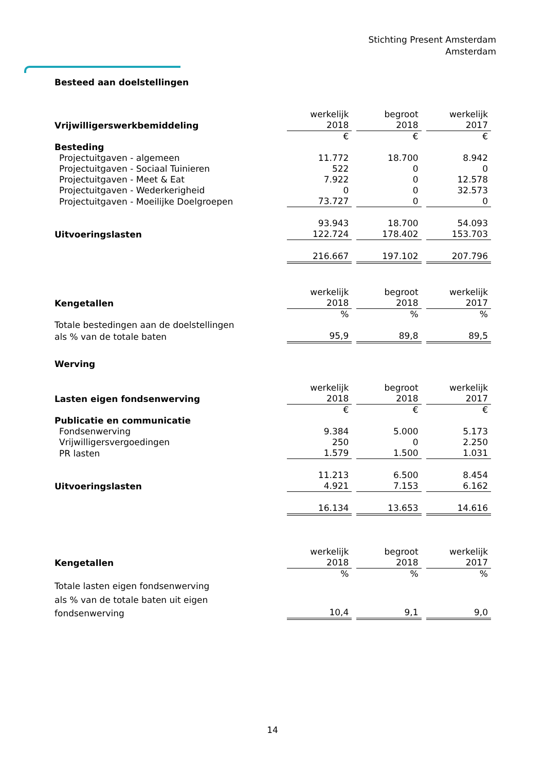Stichting Present Amsterdam
Amsterdam
Besteed aan doelstellingen
| | werkelijk | begroot | werkelijk |
| Vrijwilligerswerkbemiddeling | 2018 | 2018 | 2017 |
| | € | € | € |
| Besteding | | | |
| Projectuitgaven - algemeen | 11.772 | 18.700 | 8.942 |
| Projectuitgaven - Sociaal Tuinieren | 522 | 0 | 0 |
| Projectuitgaven - Meet & Eat | 7.922 | 0 | 12.578 |
| Projectuitgaven - Wederkerigheid | 0 | 0 | 32.573 |
| Projectuitgaven - Moeilijke Doelgroepen | 73.727 | 0 | 0 |
| | 93.943 | 18.700 | 54.093 |
| Uitvoeringslasten | 122.724 | 178.402 | 153.703 |
| | 216.667 | 197.102 | 207.796 |
| | werkelijk | begroot | werkelijk |
| Kengetallen | 2018 | 2018 | 2017 |
| | % | % | % |
| Totale bestedingen aan de doelstellingen | | | |
| als % van de totale baten | 95,9 | 89,8 | 89,5 |
| Werving | | | |
| | werkelijk | begroot | werkelijk |
| Lasten eigen fondsenwerving | 2018 | 2018 | 2017 |
| | € | € | € |
| Publicatie en communicatie | | | |
| Fondsenwerving | 9.384 | 5.000 | 5.173 |
| Vrijwilligersvergoedingen | 250 | 0 | 2.250 |
| PR lasten | 1.579 | 1.500 | 1.031 |
| | 11.213 | 6.500 | 8.454 |
| Uitvoeringslasten | 4.921 | 7.153 | 6.162 |
| | 16.134 | 13.653 | 14.616 |
| | werkelijk | begroot | werkelijk |
| Kengetallen | 2018 | 2018 | 2017 |
| | % | % | % |
| Totale lasten eigen fondsenwerving | | | |
| als % van de totale baten uit eigen | | | |
| fondsenwerving | 10,4 | 9,1 | 9,0 |
14